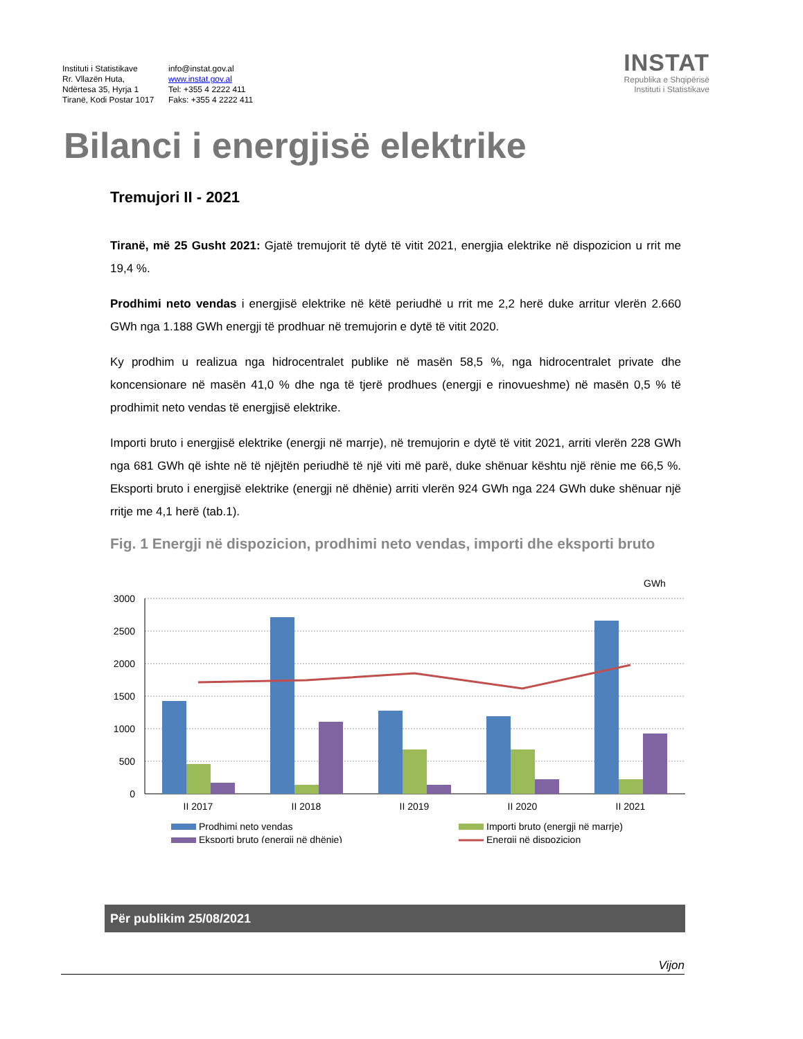Instituti i Statistikave
Rr. Vllazën Huta,
Ndërtesa 35, Hyrja 1
Tiranë, Kodi Postar 1017
info@instat.gov.al
www.instat.gov.al
Tel: +355 4 2222 411
Faks: +355 4 2222 411
INSTAT
Republika e Shqipërisë
Instituti i Statistikave
Bilanci i energjisë elektrike
Tremujori II - 2021
Tiranë, më 25 Gusht 2021: Gjatë tremujorit të dytë të vitit 2021, energjia elektrike në dispozicion u rrit me 19,4 %.
Prodhimi neto vendas i energjisë elektrike në këtë periudhë u rrit me 2,2 herë duke arritur vlerën 2.660 GWh nga 1.188 GWh energji të prodhuar në tremujorin e dytë të vitit 2020.
Ky prodhim u realizua nga hidrocentralet publike në masën 58,5 %, nga hidrocentralet private dhe koncensionare në masën 41,0 % dhe nga të tjerë prodhues (energji e rinovueshme) në masën 0,5 % të prodhimit neto vendas të energjisë elektrike.
Importi bruto i energjisë elektrike (energji në marrje), në tremujorin e dytë të vitit 2021, arriti vlerën 228 GWh nga 681 GWh që ishte në të njëjtën periudhë të një viti më parë, duke shënuar kështu një rënie me 66,5 %. Eksporti bruto i energjisë elektrike (energji në dhënie) arriti vlerën 924 GWh nga 224 GWh duke shënuar një rritje me 4,1 herë (tab.1).
Fig. 1 Energji në dispozicion, prodhimi neto vendas, importi dhe eksporti bruto
GWh
3000
2500
2000
1500
1000
500
0
II 2017
II 2018
II 2019
II 2020
II 2021
Prodhimi neto vendas
Importi bruto (energji në marrje)
Eksporti bruto (energji në dhënie)
Energji në dispozicion
Për publikim 25/08/2021
Vijon